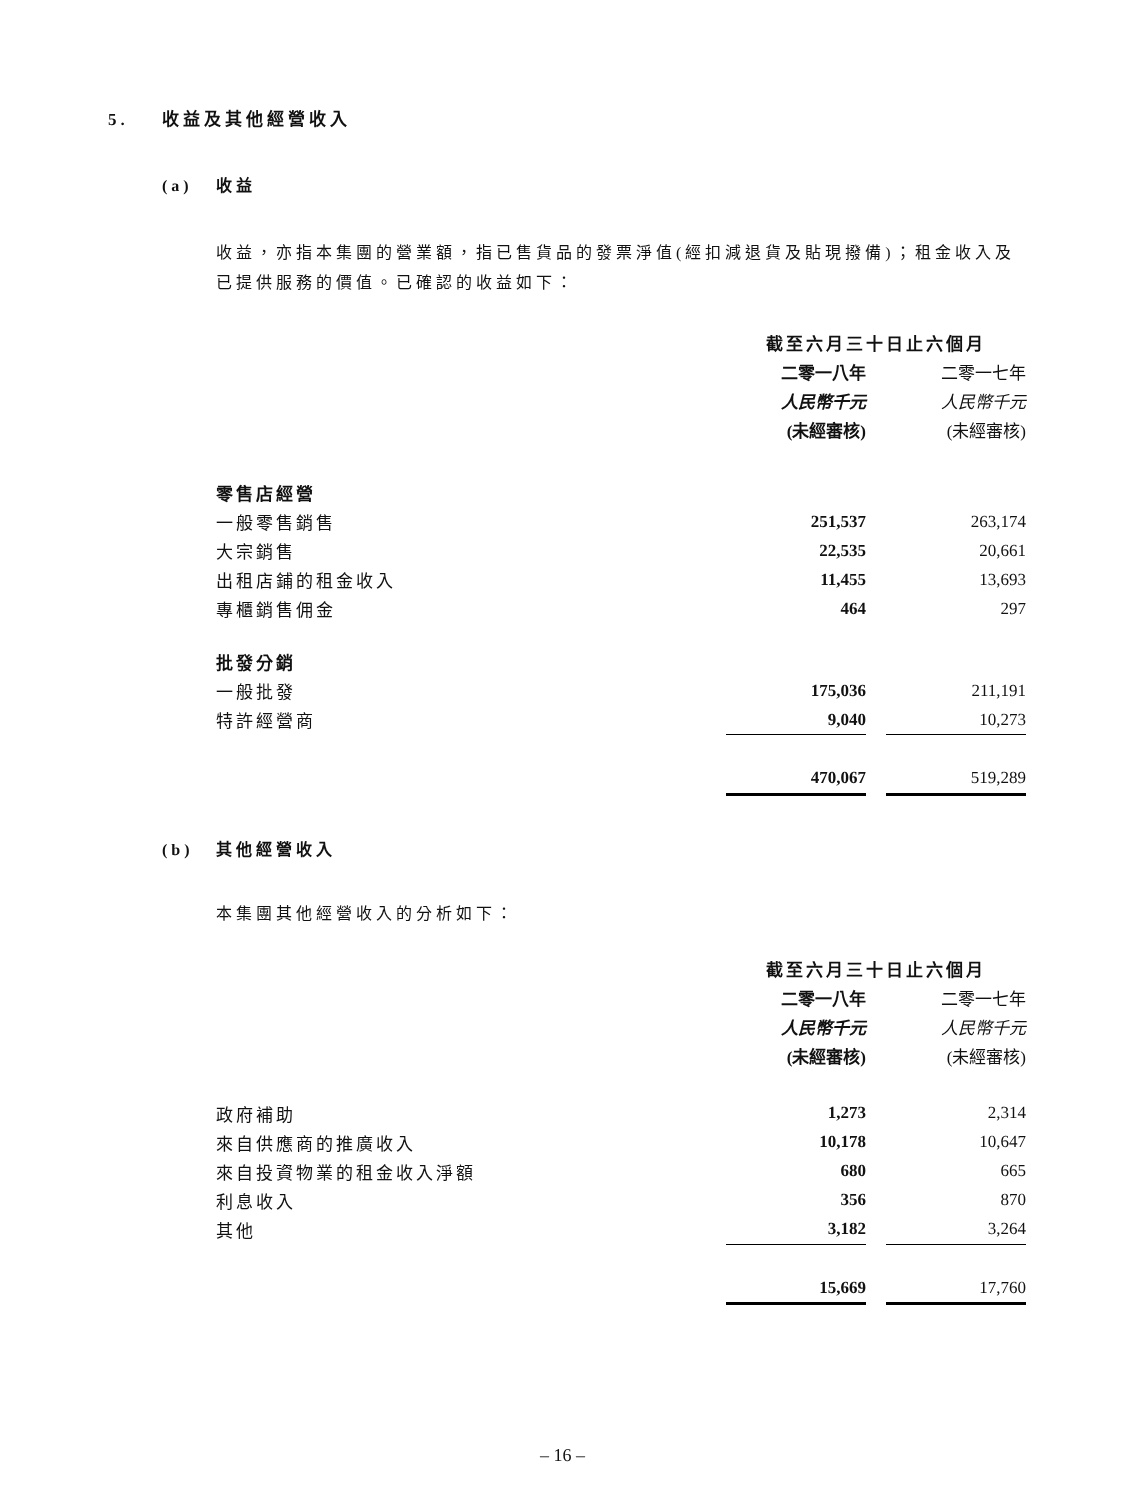5. 收益及其他經營收入
(a) 收益
收益，亦指本集團的營業額，指已售貨品的發票淨值(經扣減退貨及貼現撥備)；租金收入及已提供服務的價值。已確認的收益如下：
| | 截至六月三十日止六個月 | | |
| | 二零一八年 | | 二零一七年 |
| | 人民幣千元 | | 人民幣千元 |
| | (未經審核) | | (未經審核) |
| 零售店經營 | | | |
| 一般零售銷售 | 251,537 | | 263,174 |
| 大宗銷售 | 22,535 | | 20,661 |
| 出租店鋪的租金收入 | 11,455 | | 13,693 |
| 專櫃銷售佣金 | 464 | | 297 |
| 批發分銷 | | | |
| 一般批發 | 175,036 | | 211,191 |
| 特許經營商 | 9,040 | | 10,273 |
| | 470,067 | | 519,289 |
(b) 其他經營收入
本集團其他經營收入的分析如下：
| | 截至六月三十日止六個月 | | |
| | 二零一八年 | | 二零一七年 |
| | 人民幣千元 | | 人民幣千元 |
| | (未經審核) | | (未經審核) |
| 政府補助 | 1,273 | | 2,314 |
| 來自供應商的推廣收入 | 10,178 | | 10,647 |
| 來自投資物業的租金收入淨額 | 680 | | 665 |
| 利息收入 | 356 | | 870 |
| 其他 | 3,182 | | 3,264 |
| | 15,669 | | 17,760 |
– 16 –